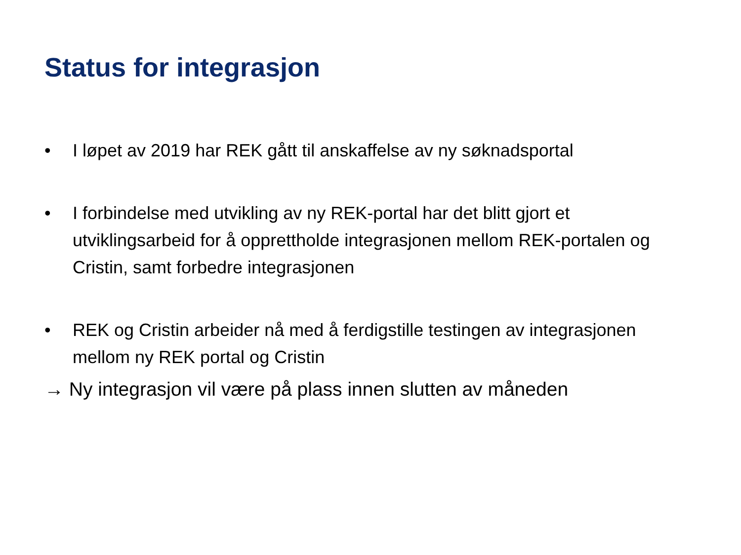Status for integrasjon
• I løpet av 2019 har REK gått til anskaffelse av ny søknadsportal
• I forbindelse med utvikling av ny REK-portal har det blitt gjort et utviklingsarbeid for å opprettholde integrasjonen mellom REK-portalen og Cristin, samt forbedre integrasjonen
• REK og Cristin arbeider nå med å ferdigstille testingen av integrasjonen mellom ny REK portal og Cristin
→ Ny integrasjon vil være på plass innen slutten av måneden